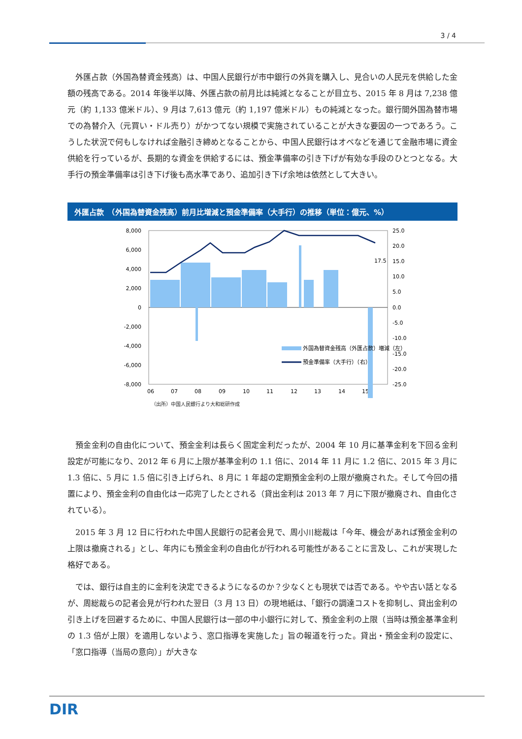3 / 4
外匯占款（外国為替資金残高）は、中国人民銀行が市中銀行の外貨を購入し、見合いの人民元を供給した金額の残高である。2014 年後半以降、外匯占款の前月比は純減となることが目立ち、2015 年 8 月は 7,238 億元（約 1,133 億米ドル）、9 月は 7,613 億元（約 1,197 億米ドル）もの純減となった。銀行間外国為替市場での為替介入（元買い・ドル売り）がかつてない規模で実施されていることが大きな要因の一つであろう。こうした状況で何もしなければ金融引き締めとなることから、中国人民銀行はオペなどを通じて金融市場に資金供給を行っているが、長期的な資金を供給するには、預金準備率の引き下げが有効な手段のひとつとなる。大手行の預金準備率は引き下げ後も高水準であり、追加引き下げ余地は依然として大きい。
外匯占款　（外国為替資金残高）前月比増減と預金準備率（大手行）の推移（単位：億元、%）
8,000
6,000
4,000
2,000
0
-2,000
-4,000
-6,000
-8,000
25.0
20.0
15.0
10.0
5.0
0.0
-5.0
-10.0
-15.0
-20.0
-25.0
17.5
06
07
08
09
10
11
12
13
14
15
外国為替資金残高（外匯占款）増減（左）
預金準備率（大手行）（右）
（出所）中国人民銀行より大和総研作成
預金金利の自由化について、預金金利は長らく固定金利だったが、2004 年 10 月に基準金利を下回る金利設定が可能になり、2012 年 6 月に上限が基準金利の 1.1 倍に、2014 年 11 月に 1.2 倍に、2015 年 3 月に 1.3 倍に、5 月に 1.5 倍に引き上げられ、8 月に 1 年超の定期預金金利の上限が撤廃された。そして今回の措置により、預金金利の自由化は一応完了したとされる（貸出金利は 2013 年 7 月に下限が撤廃され、自由化されている）。
2015 年 3 月 12 日に行われた中国人民銀行の記者会見で、周小川総裁は「今年、機会があれば預金金利の上限は撤廃される」とし、年内にも預金金利の自由化が行われる可能性があることに言及し、これが実現した格好である。
では、銀行は自主的に金利を決定できるようになるのか？少なくとも現状では否である。やや古い話となるが、周総裁らの記者会見が行われた翌日（3 月 13 日）の現地紙は、「銀行の調達コストを抑制し、貸出金利の引き上げを回避するために、中国人民銀行は一部の中小銀行に対して、預金金利の上限（当時は預金基準金利の 1.3 倍が上限）を適用しないよう、窓口指導を実施した」旨の報道を行った。貸出・預金金利の設定に、「窓口指導（当局の意向）」が大きな
DIR